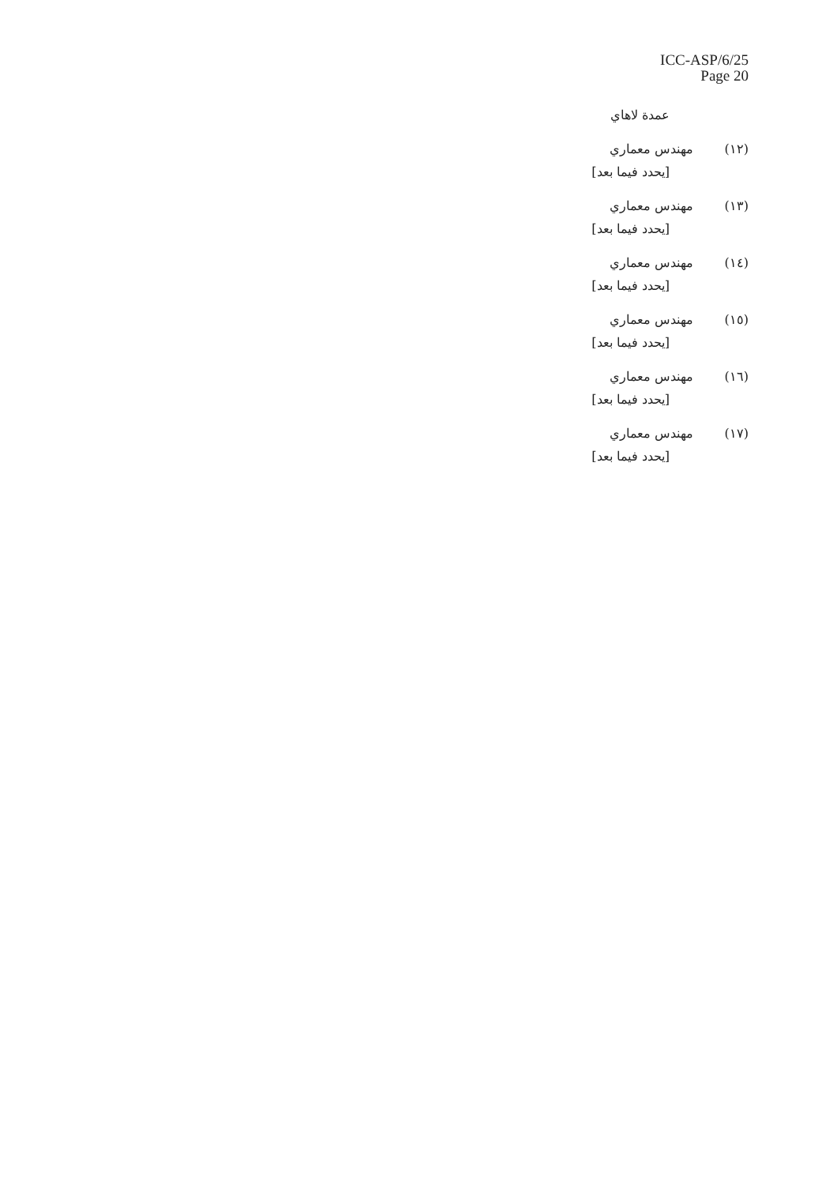ICC-ASP/6/25
Page 20
عمدة لاهاي
(١٢) مهندس معماري
[يحدد فيما بعد]
(١٣) مهندس معماري
[يحدد فيما بعد]
(١٤) مهندس معماري
[يحدد فيما بعد]
(١٥) مهندس معماري
[يحدد فيما بعد]
(١٦) مهندس معماري
[يحدد فيما بعد]
(١٧) مهندس معماري
[يحدد فيما بعد]